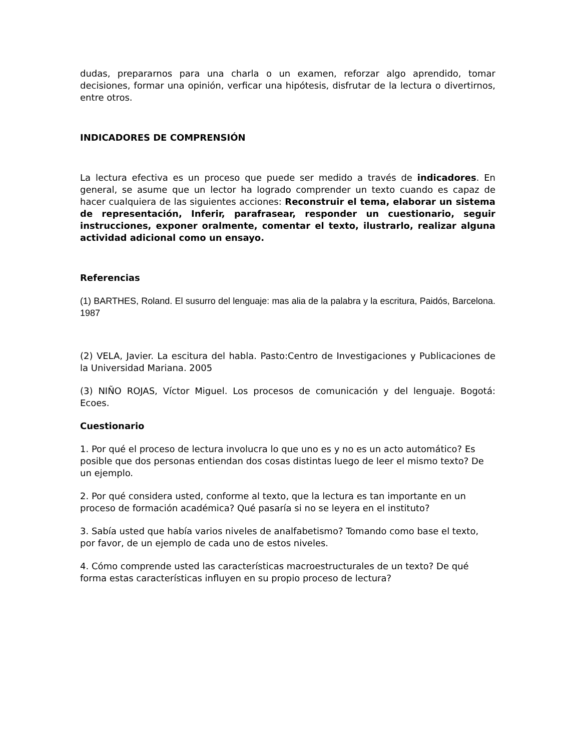dudas, prepararnos para una charla o un examen, reforzar algo aprendido, tomar decisiones, formar una opinión, verficar una hipótesis, disfrutar de la lectura o divertirnos, entre otros.
INDICADORES DE COMPRENSIÓN
La lectura efectiva es un proceso que puede ser medido a través de indicadores. En general, se asume que un lector ha logrado comprender un texto cuando es capaz de hacer cualquiera de las siguientes acciones: Reconstruir el tema, elaborar un sistema de representación, Inferir, parafrasear, responder un cuestionario, seguir instrucciones, exponer oralmente, comentar el texto, ilustrarlo, realizar alguna actividad adicional como un ensayo.
Referencias
(1) BARTHES, Roland. El susurro del lenguaje: mas alia de la palabra y la escritura, Paidós, Barcelona. 1987
(2) VELA, Javier. La escitura del habla. Pasto:Centro de Investigaciones y Publicaciones de la Universidad Mariana. 2005
(3) NIÑO ROJAS, Víctor Miguel. Los procesos de comunicación y del lenguaje. Bogotá: Ecoes.
Cuestionario
1. Por qué el proceso de lectura involucra lo que uno es y no es un acto automático? Es posible que dos personas entiendan dos cosas distintas luego de leer el mismo texto? De un ejemplo.
2. Por qué considera usted, conforme al texto, que la lectura es tan importante en un proceso de formación académica? Qué pasaría si no se leyera en el instituto?
3. Sabía usted que había varios niveles de analfabetismo? Tomando como base el texto, por favor, de un ejemplo de cada uno de estos niveles.
4. Cómo comprende usted las características macroestructurales de un texto? De qué forma estas características influyen en su propio proceso de lectura?